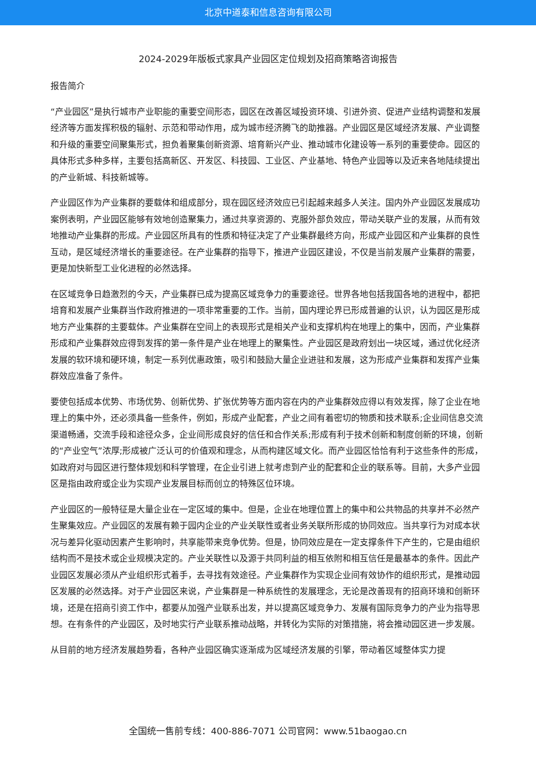北京中道泰和信息咨询有限公司
2024-2029年版板式家具产业园区定位规划及招商策略咨询报告
报告简介
“产业园区”是执行城市产业职能的重要空间形态，园区在改善区域投资环境、引进外资、促进产业结构调整和发展经济等方面发挥积极的辐射、示范和带动作用，成为城市经济腾飞的助推器。产业园区是区域经济发展、产业调整和升级的重要空间聚集形式，担负着聚集创新资源、培育新兴产业、推动城市化建设等一系列的重要使命。园区的具体形式多种多样，主要包括高新区、开发区、科技园、工业区、产业基地、特色产业园等以及近来各地陆续提出的产业新城、科技新城等。
产业园区作为产业集群的要载体和组成部分，现在园区经济效应已引起越来越多人关注。国内外产业园区发展成功案例表明，产业园区能够有效地创造聚集力，通过共享资源的、克服外部负效应，带动关联产业的发展，从而有效地推动产业集群的形成。产业园区所具有的性质和特征决定了产业集群最终方向，形成产业园区和产业集群的良性互动，是区域经济增长的重要途径。在产业集群的指导下，推进产业园区建设，不仅是当前发展产业集群的需要，更是加快新型工业化进程的必然选择。
在区域竞争日趋激烈的今天，产业集群已成为提高区域竞争力的重要途径。世界各地包括我国各地的进程中，都把培育和发展产业集群当作政府推进的一项非常重要的工作。当前，国内理论界已形成普遍的认识，认为园区是形成地方产业集群的主要载体。产业集群在空间上的表现形式是相关产业和支撑机构在地理上的集中，因而，产业集群形成和产业集群效应得到发挥的第一条件是产业在地理上的聚集性。产业园区是政府划出一块区域，通过优化经济发展的软环境和硬环境，制定一系列优惠政策，吸引和鼓励大量企业进驻和发展，这为形成产业集群和发挥产业集群效应准备了条件。
要使包括成本优势、市场优势、创新优势、扩张优势等方面内容在内的产业集群效应得以有效发挥，除了企业在地理上的集中外，还必须具备一些条件，例如，形成产业配套，产业之间有着密切的物质和技术联系;企业间信息交流渠道畅通，交流手段和途径众多，企业间形成良好的信任和合作关系;形成有利于技术创新和制度创新的环境，创新的“产业空气”浓厚;形成被广泛认可的价值观和理念，从而构建区域文化。而产业园区恰恰有利于这些条件的形成，如政府对与园区进行整体规划和科学管理，在企业引进上就考虑到产业的配套和企业的联系等。目前，大多产业园区是指由政府或企业为实现产业发展目标而创立的特殊区位环境。
产业园区的一般特征是大量企业在一定区域的集中。但是，企业在地理位置上的集中和公共物品的共享并不必然产生聚集效应。产业园区的发展有赖于园内企业的产业关联性或者业务关联所形成的协同效应。当共享行为对成本状况与差异化驱动因素产生影响时，共享能带来竞争优势。但是，协同效应是在一定支撑条件下产生的，它是由组织结构而不是技术或企业规模决定的。产业关联性以及源于共同利益的相互依附和相互信任是最基本的条件。因此产业园区发展必须从产业组织形式着手，去寻找有效途径。产业集群作为实现企业间有效协作的组织形式，是推动园区发展的必然选择。对于产业园区来说，产业集群是一种系统性的发展理念，无论是改善现有的招商环境和创新环境，还是在招商引资工作中，都要从加强产业联系出发，并以提高区域竞争力、发展有国际竞争力的产业为指导思想。在有条件的产业园区，及时地实行产业联系推动战略，并转化为实际的对策措施，将会推动园区进一步发展。
从目前的地方经济发展趋势看，各种产业园区确实逐渐成为区域经济发展的引擎，带动着区域整体实力提
全国统一售前专线：400-886-7071 公司官网：www.51baogao.cn